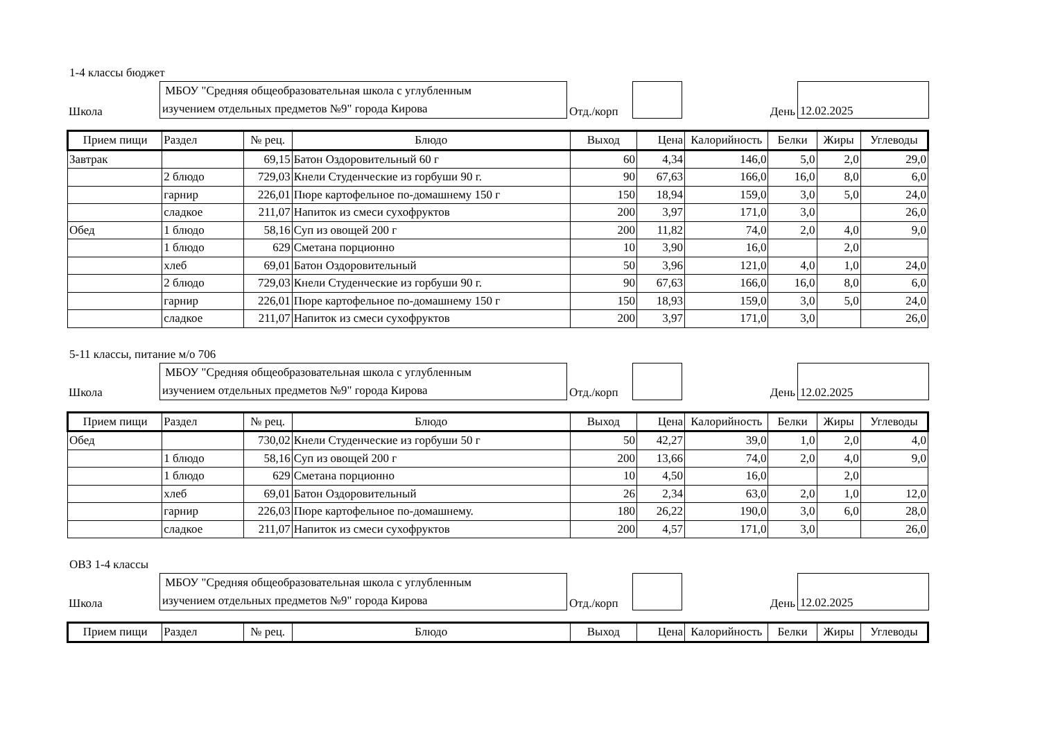1-4 классы бюджет
| Школа | МБОУ "Средняя общеобразовательная школа с углубленным изучением отдельных предметов №9" города Кирова | Отд./корп | | День | 12.02.2025 |
| Прием пищи | Раздел | № рец. | Блюдо | Выход | Цена | Калорийность | Белки | Жиры | Углеводы |
| --- | --- | --- | --- | --- | --- | --- | --- | --- | --- |
| Завтрак | | 69,15 | Батон Оздоровительный 60 г | 60 | 4,34 | 146,0 | 5,0 | 2,0 | 29,0 |
| | 2 блюдо | 729,03 | Кнели Студенческие из горбуши 90 г. | 90 | 67,63 | 166,0 | 16,0 | 8,0 | 6,0 |
| | гарнир | 226,01 | Пюре картофельное по-домашнему 150 г | 150 | 18,94 | 159,0 | 3,0 | 5,0 | 24,0 |
| | сладкое | 211,07 | Напиток из смеси сухофруктов | 200 | 3,97 | 171,0 | 3,0 | | 26,0 |
| Обед | 1 блюдо | 58,16 | Суп из овощей 200 г | 200 | 11,82 | 74,0 | 2,0 | 4,0 | 9,0 |
| | 1 блюдо | 629 | Сметана порционно | 10 | 3,90 | 16,0 | | 2,0 | |
| | хлеб | 69,01 | Батон Оздоровительный | 50 | 3,96 | 121,0 | 4,0 | 1,0 | 24,0 |
| | 2 блюдо | 729,03 | Кнели Студенческие из горбуши 90 г. | 90 | 67,63 | 166,0 | 16,0 | 8,0 | 6,0 |
| | гарнир | 226,01 | Пюре картофельное по-домашнему 150 г | 150 | 18,93 | 159,0 | 3,0 | 5,0 | 24,0 |
| | сладкое | 211,07 | Напиток из смеси сухофруктов | 200 | 3,97 | 171,0 | 3,0 | | 26,0 |
5-11 классы, питание м/о 706
| Школа | МБОУ "Средняя общеобразовательная школа с углубленным изучением отдельных предметов №9" города Кирова | Отд./корп | | День | 12.02.2025 |
| Прием пищи | Раздел | № рец. | Блюдо | Выход | Цена | Калорийность | Белки | Жиры | Углеводы |
| --- | --- | --- | --- | --- | --- | --- | --- | --- | --- |
| Обед | | 730,02 | Кнели Студенческие из горбуши 50 г | 50 | 42,27 | 39,0 | 1,0 | 2,0 | 4,0 |
| | 1 блюдо | 58,16 | Суп из овощей 200 г | 200 | 13,66 | 74,0 | 2,0 | 4,0 | 9,0 |
| | 1 блюдо | 629 | Сметана порционно | 10 | 4,50 | 16,0 | | 2,0 | |
| | хлеб | 69,01 | Батон Оздоровительный | 26 | 2,34 | 63,0 | 2,0 | 1,0 | 12,0 |
| | гарнир | 226,03 | Пюре картофельное по-домашнему. | 180 | 26,22 | 190,0 | 3,0 | 6,0 | 28,0 |
| | сладкое | 211,07 | Напиток из смеси сухофруктов | 200 | 4,57 | 171,0 | 3,0 | | 26,0 |
ОВЗ 1-4 классы
| Школа | МБОУ "Средняя общеобразовательная школа с углубленным изучением отдельных предметов №9" города Кирова | Отд./корп | | День | 12.02.2025 |
| Прием пищи | Раздел | № рец. | Блюдо | Выход | Цена | Калорийность | Белки | Жиры | Углеводы |
| --- | --- | --- | --- | --- | --- | --- | --- | --- | --- |